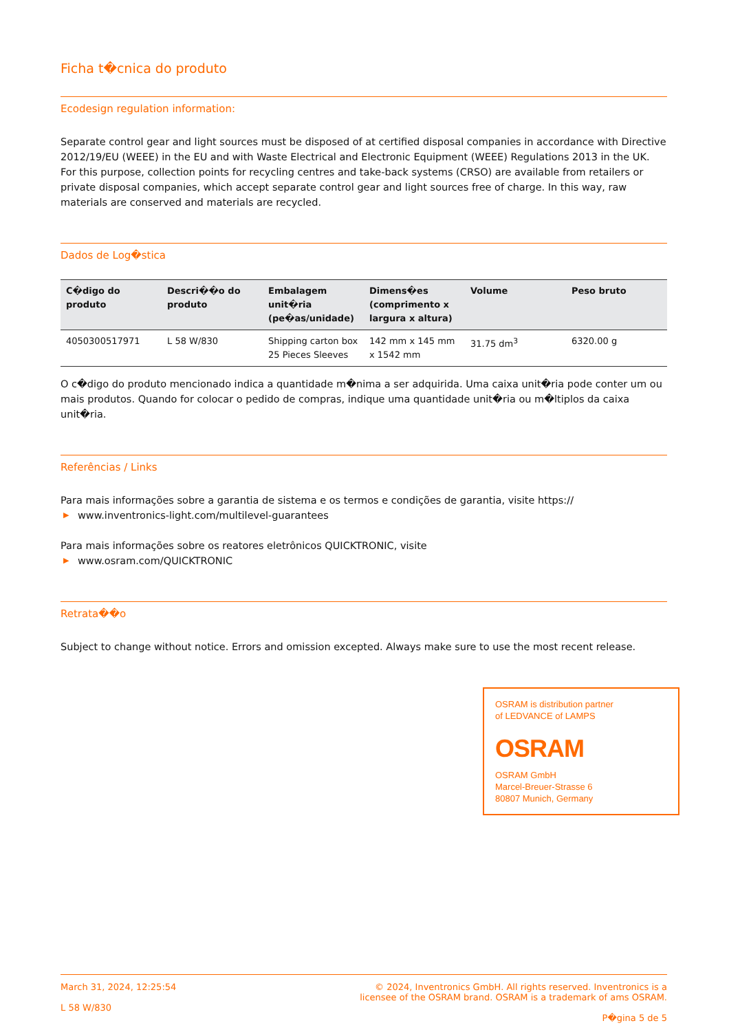Ficha t�cnica do produto
Ecodesign regulation information:
Separate control gear and light sources must be disposed of at certified disposal companies in accordance with Directive 2012/19/EU (WEEE) in the EU and with Waste Electrical and Electronic Equipment (WEEE) Regulations 2013 in the UK. For this purpose, collection points for recycling centres and take-back systems (CRSO) are available from retailers or private disposal companies, which accept separate control gear and light sources free of charge. In this way, raw materials are conserved and materials are recycled.
Dados de Log�stica
| C�digo do produto | Descri��o do produto | Embalagem unit�ria (pe�as/unidade) | Dimens�es (comprimento x largura x altura) | Volume | Peso bruto |
| --- | --- | --- | --- | --- | --- |
| 4050300517971 | L 58 W/830 | Shipping carton box 25 Pieces Sleeves | 142 mm x 145 mm x 1542 mm | 31.75 dm<sup>3</sup> | 6320.00 g |
O c�digo do produto mencionado indica a quantidade m�nima a ser adquirida. Uma caixa unit�ria pode conter um ou mais produtos. Quando for colocar o pedido de compras, indique uma quantidade unit�ria ou m�ltiplos da caixa unit�ria.
Referências / Links
Para mais informações sobre a garantia de sistema e os termos e condições de garantia, visite https://
▶ www.inventronics-light.com/multilevel-guarantees
Para mais informações sobre os reatores eletrônicos QUICKTRONIC, visite
▶ www.osram.com/QUICKTRONIC
Retrata��o
Subject to change without notice. Errors and omission excepted. Always make sure to use the most recent release.
OSRAM is distribution partner
of LEDVANCE of LAMPS
OSRAM
OSRAM GmbH
Marcel-Breuer-Strasse 6
80807 Munich, Germany
March 31, 2024, 12:25:54
L 58 W/830
© 2024, Inventronics GmbH. All rights reserved. Inventronics is a
licensee of the OSRAM brand. OSRAM is a trademark of ams OSRAM.
P�gina 5 de 5